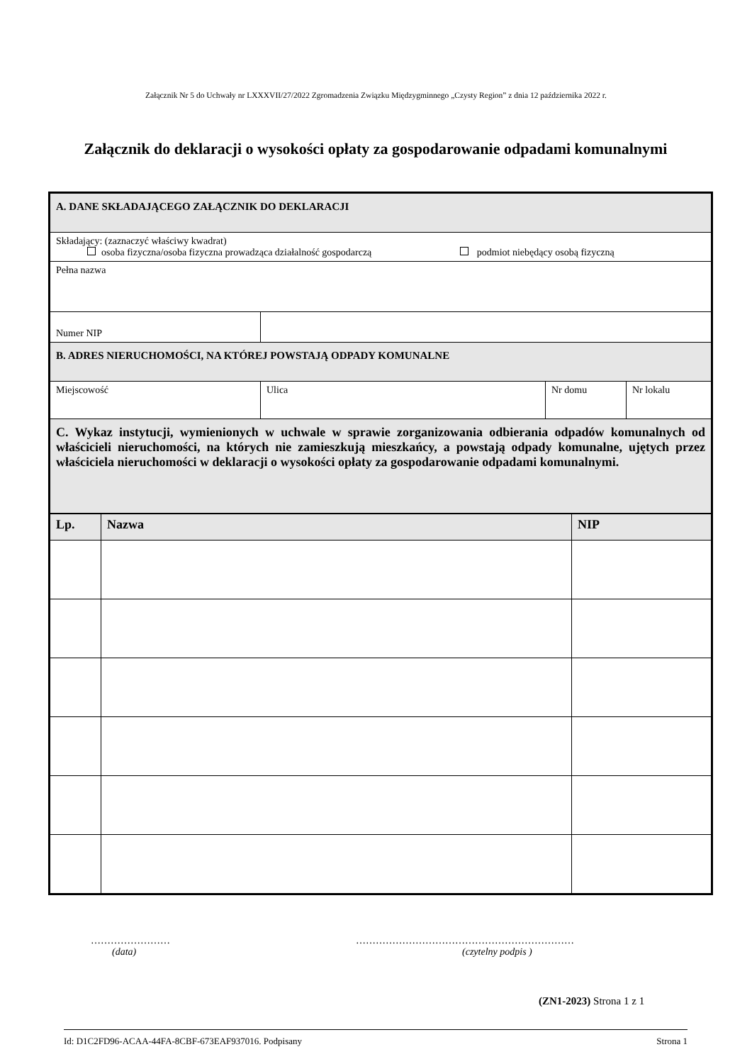Załącznik Nr 5 do Uchwały nr LXXXVII/27/2022 Zgromadzenia Związku Międzygminnego „Czysty Region” z dnia 12 października 2022 r.
Załącznik do deklaracji o wysokości opłaty za gospodarowanie odpadami komunalnymi
| A. DANE SKŁADAJĄCEGO ZAŁĄCZNIK DO DEKLARACJI | | | |
| Składający: (zaznaczyć właściwy kwadrat) osoba fizyczna/osoba fizyczna prowadząca działalność gospodarczą podmiot niebędący osobą fizyczną | | | |
| Pełna nazwa | | | |
| Numer NIP | | | |
| B. ADRES NIERUCHOMOŚCI, NA KTÓREJ POWSTAJĄ ODPADY KOMUNALNE | | | |
| Miejscowość | Ulica | Nr domu | Nr lokalu |
| C. Wykaz instytucji, wymienionych w uchwale w sprawie zorganizowania odbierania odpadów komunalnych od właścicieli nieruchomości, na których nie zamieszkują mieszkańcy, a powstają odpady komunalne, ujętych przez właściciela nieruchomości w deklaracji o wysokości opłaty za gospodarowanie odpadami komunalnymi. | | | |
| Lp. | Nazwa | NIP |
| --- | --- | --- |
……………………
(data)
…………………………………………………………
(czytelny podpis )
(ZN1-2023) Strona 1 z 1
Id: D1C2FD96-ACAA-44FA-8CBF-673EAF937016. Podpisany Strona 1